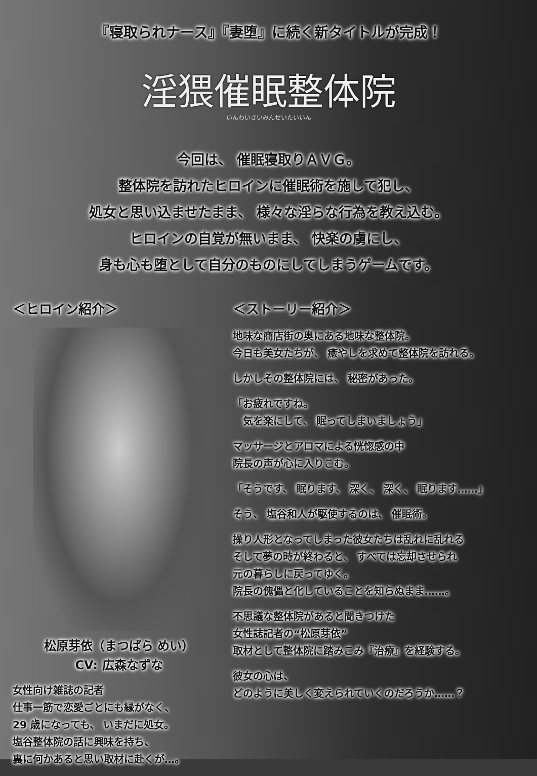『寝取られナース』『妻堕』に続く新タイトルが完成！
淫猥催眠整体院
いんわいさいみんせいたいいん
今回は、 催眠寝取りＡＶＧ。
整体院を訪れたヒロインに催眠術を施して犯し、
処女と思い込ませたまま、 様々な淫らな行為を教え込む。
ヒロインの自覚が無いまま、 快楽の虜にし、
身も心も堕として自分のものにしてしまうゲームです。
＜ヒロイン紹介＞
松原芽依（まつばら めい）
CV: 広森なずな
女性向け雑誌の記者
仕事一筋で恋愛ごとにも縁がなく、
29 歳になっても、 いまだに処女。
塩谷整体院の話に興味を持ち、
裏に何かあると思い取材に赴くが…。
＜ストーリー紹介＞
地味な商店街の奥にある地味な整体院。
今日も美女たちが、 癒やしを求めて整体院を訪れる。
しかしその整体院には、 秘密があった。
「お疲れですね。
　気を楽にして、 眠ってしまいましょう」
マッサージとアロマによる恍惚感の中
院長の声が心に入りこむ。
「そうです、 眠ります、 深く、 深く、 眠ります……」
そう、 塩谷和人が駆使するのは、 催眠術。
操り人形となってしまった彼女たちは乱れに乱れる
そして夢の時が終わると、 すべては忘却させられ
元の暮らしに戻ってゆく。
院長の傀儡と化していることを知らぬまま……。
不思議な整体院があると聞きつけた
女性誌記者の“松原芽依”
取材として整体院に踏みこみ『治療』を経験する。
彼女の心は、
どのように美しく変えられていくのだろうか……？